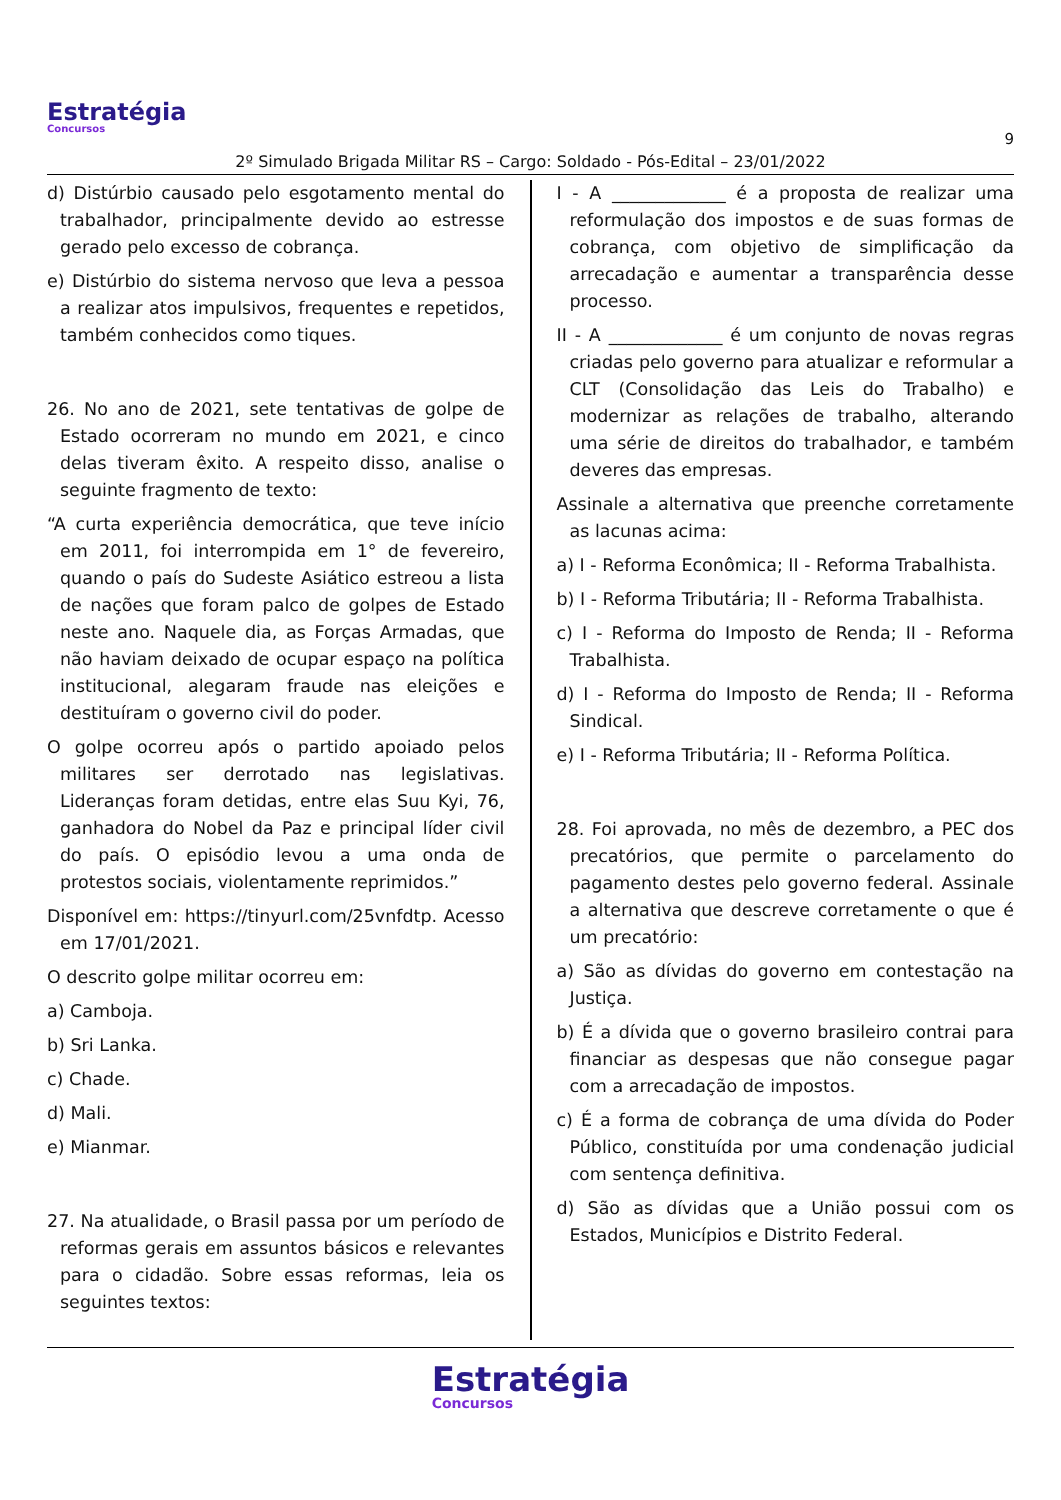Estratégia
Concursos
9
2º Simulado Brigada Militar RS – Cargo: Soldado - Pós-Edital – 23/01/2022
d) Distúrbio causado pelo esgotamento mental do trabalhador, principalmente devido ao estresse gerado pelo excesso de cobrança.
e) Distúrbio do sistema nervoso que leva a pessoa a realizar atos impulsivos, frequentes e repetidos, também conhecidos como tiques.
26. No ano de 2021, sete tentativas de golpe de Estado ocorreram no mundo em 2021, e cinco delas tiveram êxito. A respeito disso, analise o seguinte fragmento de texto:
“A curta experiência democrática, que teve início em 2011, foi interrompida em 1° de fevereiro, quando o país do Sudeste Asiático estreou a lista de nações que foram palco de golpes de Estado neste ano. Naquele dia, as Forças Armadas, que não haviam deixado de ocupar espaço na política institucional, alegaram fraude nas eleições e destituíram o governo civil do poder.
O golpe ocorreu após o partido apoiado pelos militares ser derrotado nas legislativas. Lideranças foram detidas, entre elas Suu Kyi, 76, ganhadora do Nobel da Paz e principal líder civil do país. O episódio levou a uma onda de protestos sociais, violentamente reprimidos.”
Disponível em: https://tinyurl.com/25vnfdtp. Acesso em 17/01/2021.
O descrito golpe militar ocorreu em:
a) Camboja.
b) Sri Lanka.
c) Chade.
d) Mali.
e) Mianmar.
27. Na atualidade, o Brasil passa por um período de reformas gerais em assuntos básicos e relevantes para o cidadão. Sobre essas reformas, leia os seguintes textos:
I - A _____________ é a proposta de realizar uma reformulação dos impostos e de suas formas de cobrança, com objetivo de simplificação da arrecadação e aumentar a transparência desse processo.
II - A _____________ é um conjunto de novas regras criadas pelo governo para atualizar e reformular a CLT (Consolidação das Leis do Trabalho) e modernizar as relações de trabalho, alterando uma série de direitos do trabalhador, e também deveres das empresas.
Assinale a alternativa que preenche corretamente as lacunas acima:
a) I - Reforma Econômica; II - Reforma Trabalhista.
b) I - Reforma Tributária; II - Reforma Trabalhista.
c) I - Reforma do Imposto de Renda; II - Reforma Trabalhista.
d) I - Reforma do Imposto de Renda; II - Reforma Sindical.
e) I - Reforma Tributária; II - Reforma Política.
28. Foi aprovada, no mês de dezembro, a PEC dos precatórios, que permite o parcelamento do pagamento destes pelo governo federal. Assinale a alternativa que descreve corretamente o que é um precatório:
a) São as dívidas do governo em contestação na Justiça.
b) É a dívida que o governo brasileiro contrai para financiar as despesas que não consegue pagar com a arrecadação de impostos.
c) É a forma de cobrança de uma dívida do Poder Público, constituída por uma condenação judicial com sentença definitiva.
d) São as dívidas que a União possui com os Estados, Municípios e Distrito Federal.
Estratégia Concursos